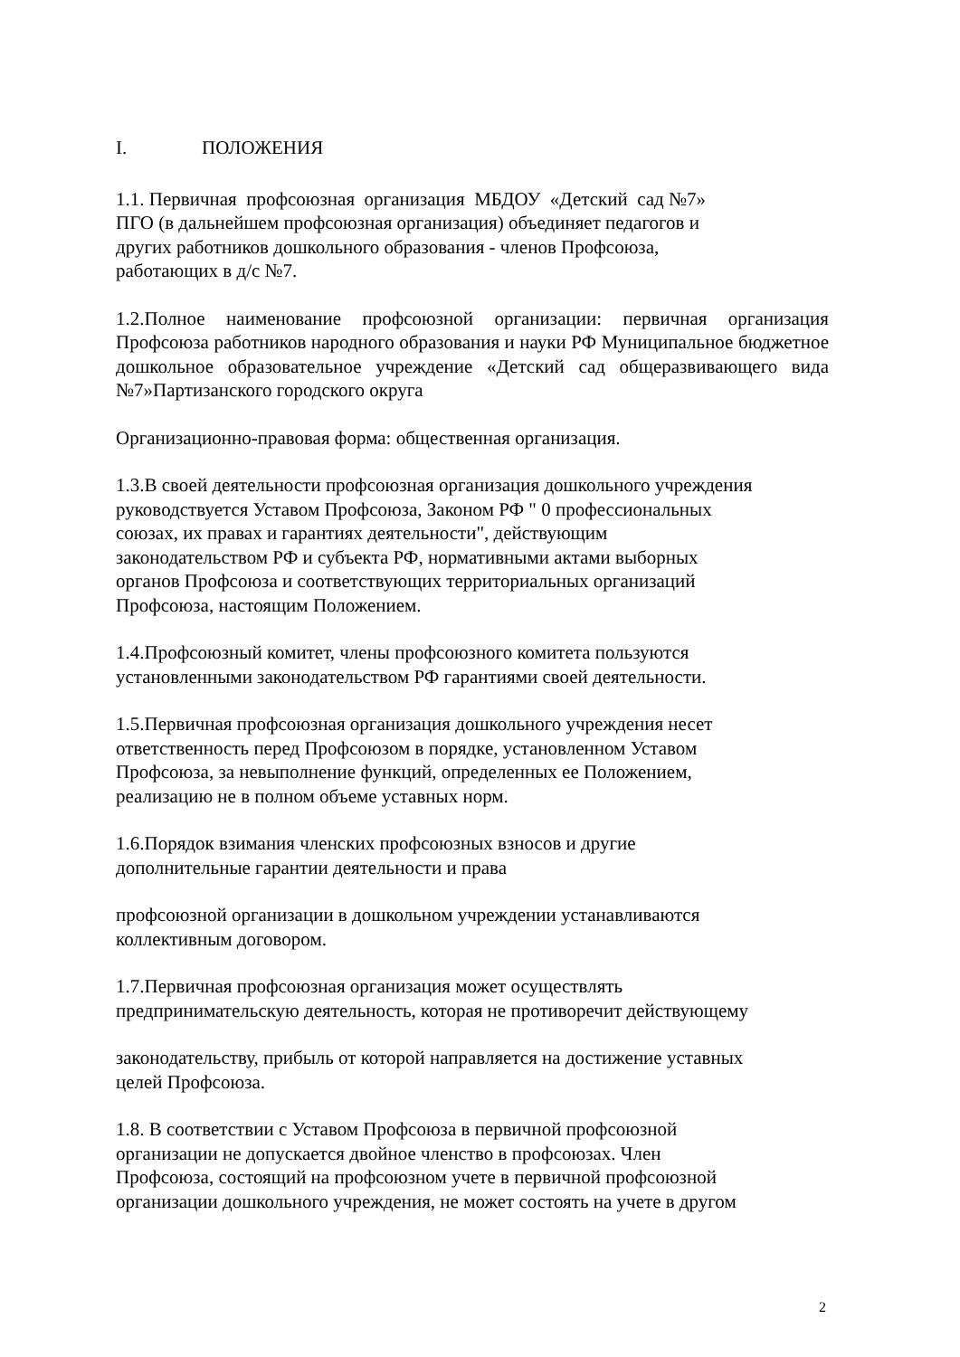I. ПОЛОЖЕНИЯ
1.1. Первичная профсоюзная организация МБДОУ «Детский сад №7»
ПГО (в дальнейшем профсоюзная организация) объединяет педагогов и
других работников дошкольного образования - членов Профсоюза,
работающих в д/с №7.
1.2.Полное наименование профсоюзной организации: первичная организация Профсоюза работников народного образования и науки РФ Муниципальное бюджетное дошкольное образовательное учреждение «Детский сад общеразвивающего вида №7»Партизанского городского округа
Организационно-правовая форма: общественная организация.
1.3.В своей деятельности профсоюзная организация дошкольного учреждения
руководствуется Уставом Профсоюза, Законом РФ " 0 профессиональных
союзах, их правах и гарантиях деятельности", действующим
законодательством РФ и субъекта РФ, нормативными актами выборных
органов Профсоюза и соответствующих территориальных организаций
Профсоюза, настоящим Положением.
1.4.Профсоюзный комитет, члены профсоюзного комитета пользуются
установленными законодательством РФ гарантиями своей деятельности.
1.5.Первичная профсоюзная организация дошкольного учреждения несет
ответственность перед Профсоюзом в порядке, установленном Уставом
Профсоюза, за невыполнение функций, определенных ее Положением,
реализацию не в полном объеме уставных норм.
1.6.Порядок взимания членских профсоюзных взносов и другие
дополнительные гарантии деятельности и права
профсоюзной организации в дошкольном учреждении устанавливаются
коллективным договором.
1.7.Первичная профсоюзная организация может осуществлять
предпринимательскую деятельность, которая не противоречит действующему
законодательству, прибыль от которой направляется на достижение уставных
целей Профсоюза.
1.8. В соответствии с Уставом Профсоюза в первичной профсоюзной
организации не допускается двойное членство в профсоюзах. Член
Профсоюза, состоящий на профсоюзном учете в первичной профсоюзной
организации дошкольного учреждения, не может состоять на учете в другом
2